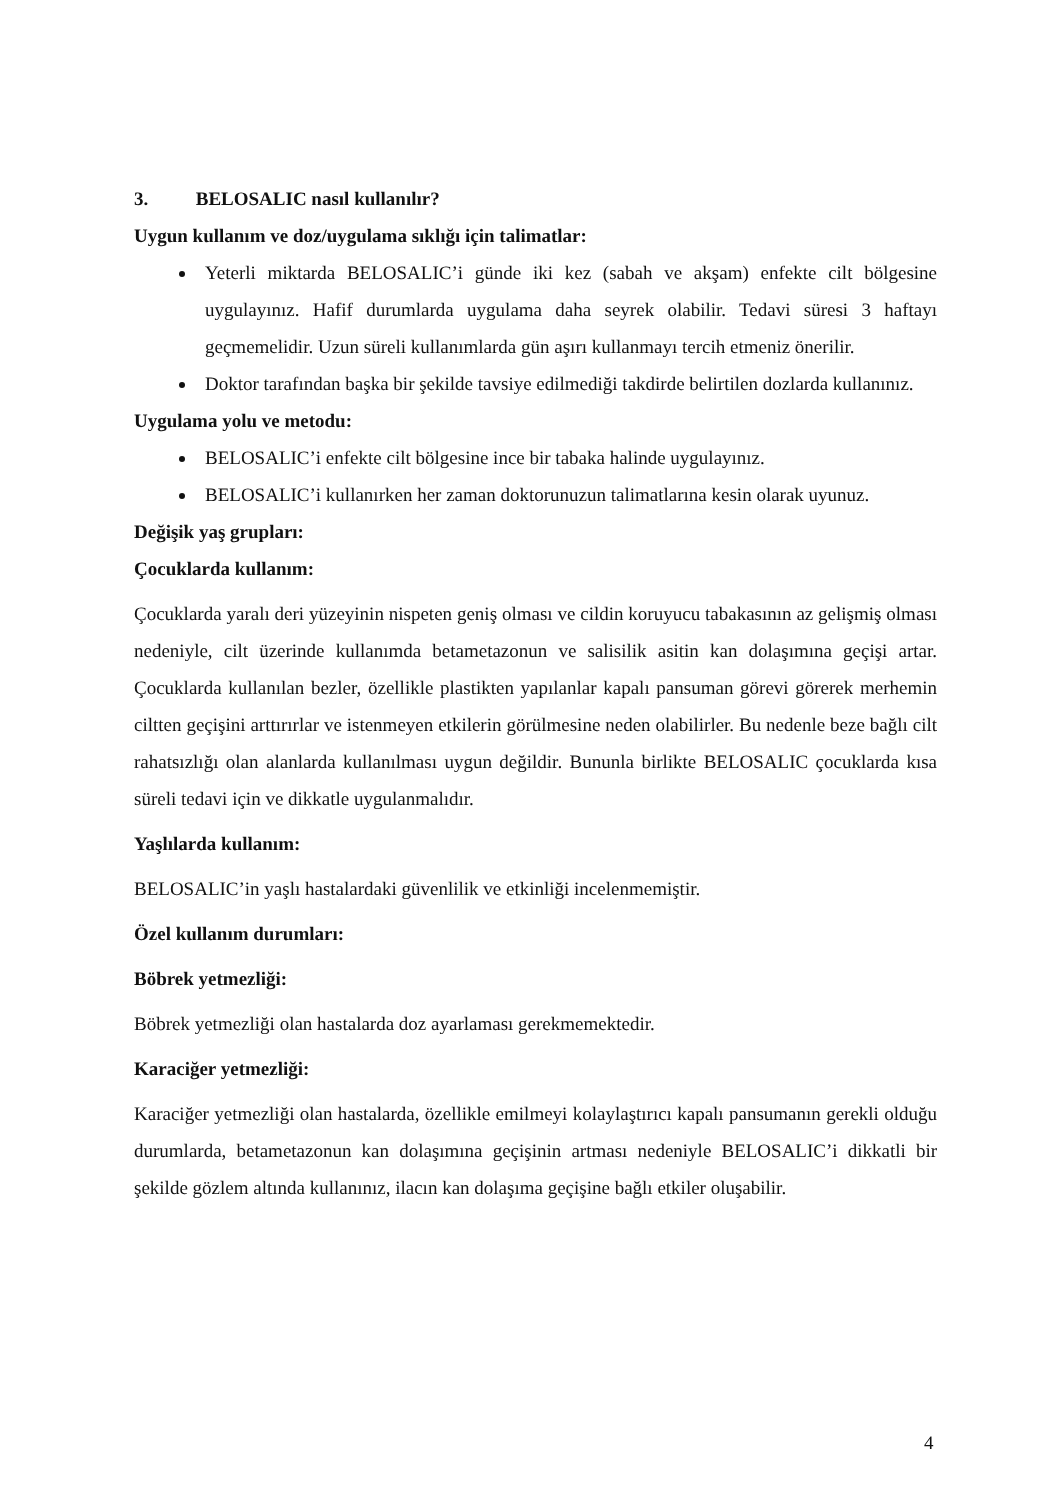3. BELOSALIC nasıl kullanılır?
Uygun kullanım ve doz/uygulama sıklığı için talimatlar:
Yeterli miktarda BELOSALIC’i günde iki kez (sabah ve akşam) enfekte cilt bölgesine uygulayınız. Hafif durumlarda uygulama daha seyrek olabilir. Tedavi süresi 3 haftayı geçmemelidir. Uzun süreli kullanımlarda gün aşırı kullanmayı tercih etmeniz önerilir.
Doktor tarafından başka bir şekilde tavsiye edilmediği takdirde belirtilen dozlarda kullanınız.
Uygulama yolu ve metodu:
BELOSALIC’i enfekte cilt bölgesine ince bir tabaka halinde uygulayınız.
BELOSALIC’i kullanırken her zaman doktorunuzun talimatlarına kesin olarak uyunuz.
Değişik yaş grupları:
Çocuklarda kullanım:
Çocuklarda yaralı deri yüzeyinin nispeten geniş olması ve cildin koruyucu tabakasının az gelişmiş olması nedeniyle, cilt üzerinde kullanımda betametazonun ve salisilik asitin kan dolaşımına geçişi artar. Çocuklarda kullanılan bezler, özellikle plastikten yapılanlar kapalı pansuman görevi görerek merhemin ciltten geçişini arttırırlar ve istenmeyen etkilerin görülmesine neden olabilirler. Bu nedenle beze bağlı cilt rahatsızlığı olan alanlarda kullanılması uygun değildir. Bununla birlikte BELOSALIC çocuklarda kısa süreli tedavi için ve dikkatle uygulanmalıdır.
Yaşlılarda kullanım:
BELOSALIC’in yaşlı hastalardaki güvenlilik ve etkinliği incelenmemiştir.
Özel kullanım durumları:
Böbrek yetmezliği:
Böbrek yetmezliği olan hastalarda doz ayarlaması gerekmemektedir.
Karaciğer yetmezliği:
Karaciğer yetmezliği olan hastalarda, özellikle emilmeyi kolaylaştırıcı kapalı pansumanın gerekli olduğu durumlarda, betametazonun kan dolaşımına geçişinin artması nedeniyle BELOSALIC’i dikkatli bir şekilde gözlem altında kullanınız, ilacın kan dolaşıma geçişine bağlı etkiler oluşabilir.
4